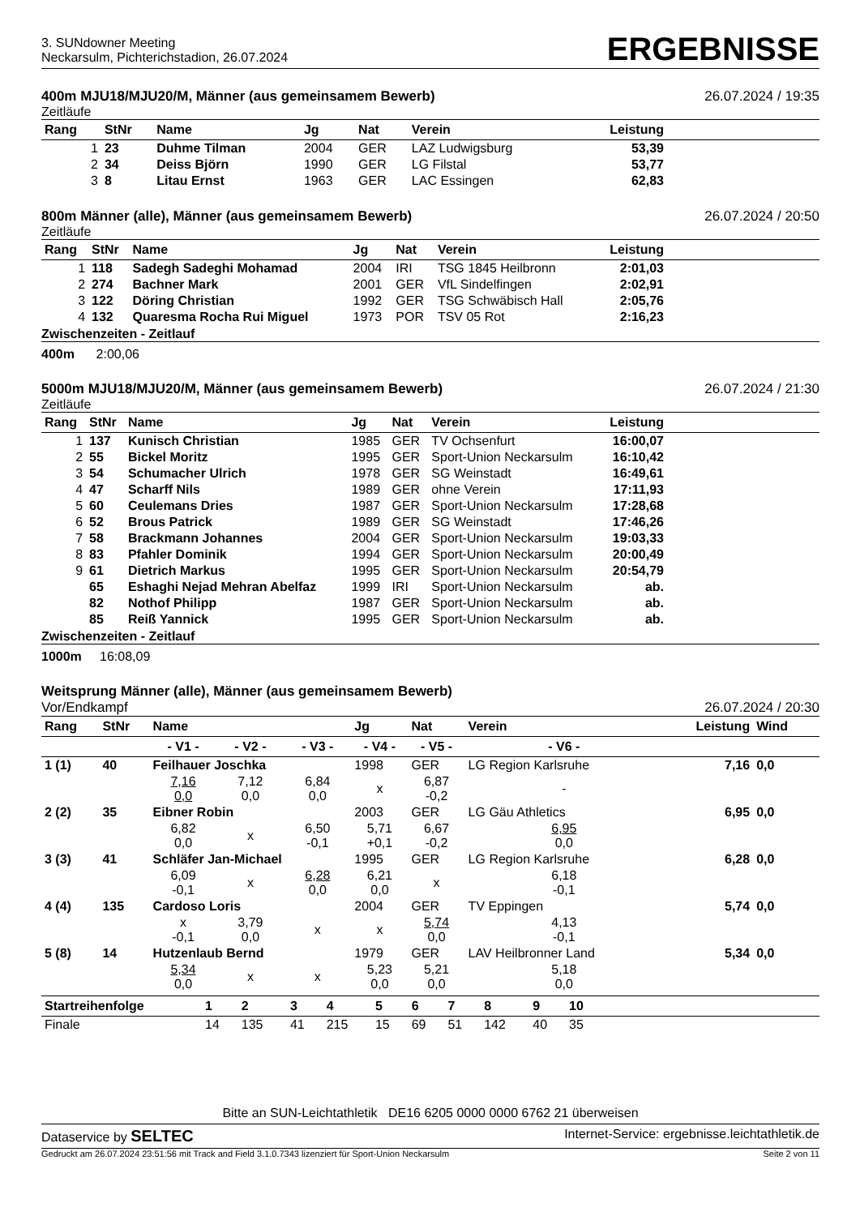3. SUNdowner Meeting
Neckarsulm, Pichterichstadion, 26.07.2024
ERGEBNISSE
400m MJU18/MJU20/M, Männer (aus gemeinsamem Bewerb) 26.07.2024 / 19:35
Zeitläufe
| Rang | StNr | Name | Jg | Nat | Verein | Leistung | |
| --- | --- | --- | --- | --- | --- | --- | --- |
| 1 | 23 | Duhme Tilman | 2004 | GER | LAZ Ludwigsburg | 53,39 | |
| 2 | 34 | Deiss Björn | 1990 | GER | LG Filstal | 53,77 | |
| 3 | 8 | Litau Ernst | 1963 | GER | LAC Essingen | 62,83 | |
800m Männer (alle), Männer (aus gemeinsamem Bewerb) 26.07.2024 / 20:50
Zeitläufe
| Rang | StNr | Name | Jg | Nat | Verein | Leistung | |
| --- | --- | --- | --- | --- | --- | --- | --- |
| 1 | 118 | Sadegh Sadeghi Mohamad | 2004 | IRI | TSG 1845 Heilbronn | 2:01,03 | |
| 2 | 274 | Bachner Mark | 2001 | GER | VfL Sindelfingen | 2:02,91 | |
| 3 | 122 | Döring Christian | 1992 | GER | TSG Schwäbisch Hall | 2:05,76 | |
| 4 | 132 | Quaresma Rocha Rui Miguel | 1973 | POR | TSV 05 Rot | 2:16,23 | |
Zwischenzeiten - Zeitlauf
400m 2:00,06
5000m MJU18/MJU20/M, Männer (aus gemeinsamem Bewerb) 26.07.2024 / 21:30
Zeitläufe
| Rang | StNr | Name | Jg | Nat | Verein | Leistung | |
| --- | --- | --- | --- | --- | --- | --- | --- |
| 1 | 137 | Kunisch Christian | 1985 | GER | TV Ochsenfurt | 16:00,07 | |
| 2 | 55 | Bickel Moritz | 1995 | GER | Sport-Union Neckarsulm | 16:10,42 | |
| 3 | 54 | Schumacher Ulrich | 1978 | GER | SG Weinstadt | 16:49,61 | |
| 4 | 47 | Scharff Nils | 1989 | GER | ohne Verein | 17:11,93 | |
| 5 | 60 | Ceulemans Dries | 1987 | GER | Sport-Union Neckarsulm | 17:28,68 | |
| 6 | 52 | Brous Patrick | 1989 | GER | SG Weinstadt | 17:46,26 | |
| 7 | 58 | Brackmann Johannes | 2004 | GER | Sport-Union Neckarsulm | 19:03,33 | |
| 8 | 83 | Pfahler Dominik | 1994 | GER | Sport-Union Neckarsulm | 20:00,49 | |
| 9 | 61 | Dietrich Markus | 1995 | GER | Sport-Union Neckarsulm | 20:54,79 | |
| | 65 | Eshaghi Nejad Mehran Abelfaz | 1999 | IRI | Sport-Union Neckarsulm | ab. | |
| | 82 | Nothof Philipp | 1987 | GER | Sport-Union Neckarsulm | ab. | |
| | 85 | Reiß Yannick | 1995 | GER | Sport-Union Neckarsulm | ab. | |
Zwischenzeiten - Zeitlauf
1000m 16:08,09
Weitsprung Männer (alle), Männer (aus gemeinsamem Bewerb)
Vor/Endkampf 26.07.2024 / 20:30
| Rang | StNr | Name | | | Jg | Nat | Verein | | Leistung | Wind | |
| --- | --- | --- | --- | --- | --- | --- | --- | --- | --- | --- | --- |
| | | - V1 - | - V2 - | - V3 - | - V4 - | - V5 - | | - V6 - | | | |
| 1 (1) | 40 | Feilhauer Joschka | | | 1998 | GER | LG Region Karlsruhe | | 7,16 | 0,0 | |
| | | 7,16 0,0 | 7,12 0,0 | 6,84 0,0 | x | 6,87 -0,2 | | - | | | |
| 2 (2) | 35 | Eibner Robin | | | 2003 | GER | LG Gäu Athletics | | 6,95 | 0,0 | |
| | | 6,82 0,0 | x | 6,50 -0,1 | 5,71 +0,1 | 6,67 -0,2 | | 6,95 0,0 | | | |
| 3 (3) | 41 | Schläfer Jan-Michael | | | 1995 | GER | LG Region Karlsruhe | | 6,28 | 0,0 | |
| | | 6,09 -0,1 | x | 6,28 0,0 | 6,21 0,0 | x | | 6,18 -0,1 | | | |
| 4 (4) | 135 | Cardoso Loris | | | 2004 | GER | TV Eppingen | | 5,74 | 0,0 | |
| | | x -0,1 | 3,79 0,0 | x | x | 5,74 0,0 | | 4,13 -0,1 | | | |
| 5 (8) | 14 | Hutzenlaub Bernd | | | 1979 | GER | LAV Heilbronner Land | | 5,34 | 0,0 | |
| | | 5,34 0,0 | x | x | 5,23 0,0 | 5,21 0,0 | | 5,18 0,0 | | | |
| Startreihenfolge | 1 | 2 | 3 | 4 | 5 | 6 | 7 | 8 | 9 | 10 | |
| --- | --- | --- | --- | --- | --- | --- | --- | --- | --- | --- | --- |
| Finale | 14 | 135 | 41 | 215 | 15 | 69 | 51 | 142 | 40 | 35 | |
Bitte an SUN-Leichtathletik DE16 6205 0000 0000 6762 21 überweisen
Dataservice by SELTEC Internet-Service: ergebnisse.leichtathletik.de
Gedruckt am 26.07.2024 23:51:56 mit Track and Field 3.1.0.7343 lizenziert für Sport-Union Neckarsulm Seite 2 von 11